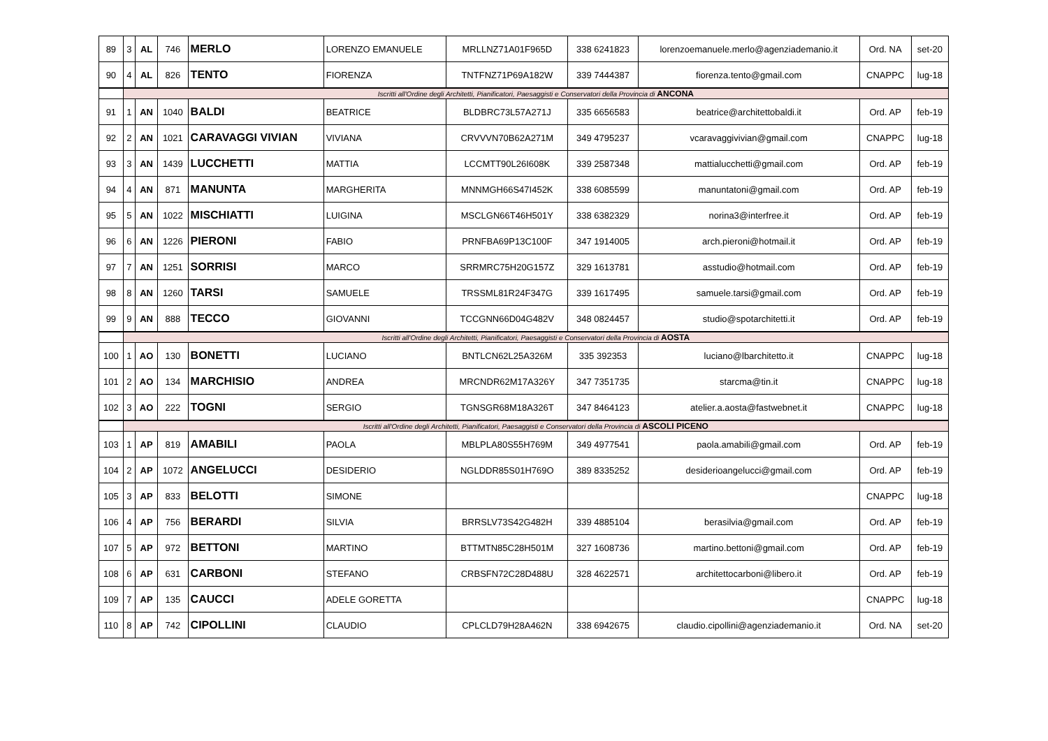| 89 | 3 | AL | 746 | MERLO | LORENZO EMANUELE | MRLLNZ71A01F965D | 338 6241823 | lorenzoemanuele.merlo@agenziademanio.it | Ord. NA | set-20 |
| 90 | 4 | AL | 826 | TENTO | FIORENZA | TNTFNZ71P69A182W | 339 7444387 | fiorenza.tento@gmail.com | CNAPPC | lug-18 |
| | Iscritti all'Ordine degli Architetti, Pianificatori, Paesaggisti e Conservatori della Provincia di ANCONA | | | | | | | | | |
| 91 | 1 | AN | 1040 | BALDI | BEATRICE | BLDBRC73L57A271J | 335 6656583 | beatrice@architettobaldi.it | Ord. AP | feb-19 |
| 92 | 2 | AN | 1021 | CARAVAGGI VIVIAN | VIVIANA | CRVVVN70B62A271M | 349 4795237 | vcaravaggivivian@gmail.com | CNAPPC | lug-18 |
| 93 | 3 | AN | 1439 | LUCCHETTI | MATTIA | LCCMTT90L26I608K | 339 2587348 | mattialucchetti@gmail.com | Ord. AP | feb-19 |
| 94 | 4 | AN | 871 | MANUNTA | MARGHERITA | MNNMGH66S47I452K | 338 6085599 | manuntatoni@gmail.com | Ord. AP | feb-19 |
| 95 | 5 | AN | 1022 | MISCHIATTI | LUIGINA | MSCLGN66T46H501Y | 338 6382329 | norina3@interfree.it | Ord. AP | feb-19 |
| 96 | 6 | AN | 1226 | PIERONI | FABIO | PRNFBA69P13C100F | 347 1914005 | arch.pieroni@hotmail.it | Ord. AP | feb-19 |
| 97 | 7 | AN | 1251 | SORRISI | MARCO | SRRMRC75H20G157Z | 329 1613781 | asstudio@hotmail.com | Ord. AP | feb-19 |
| 98 | 8 | AN | 1260 | TARSI | SAMUELE | TRSSML81R24F347G | 339 1617495 | samuele.tarsi@gmail.com | Ord. AP | feb-19 |
| 99 | 9 | AN | 888 | TECCO | GIOVANNI | TCCGNN66D04G482V | 348 0824457 | studio@spotarchitetti.it | Ord. AP | feb-19 |
| | Iscritti all'Ordine degli Architetti, Pianificatori, Paesaggisti e Conservatori della Provincia di AOSTA | | | | | | | | | |
| 100 | 1 | AO | 130 | BONETTI | LUCIANO | BNTLCN62L25A326M | 335 392353 | luciano@lbarchitetto.it | CNAPPC | lug-18 |
| 101 | 2 | AO | 134 | MARCHISIO | ANDREA | MRCNDR62M17A326Y | 347 7351735 | starcma@tin.it | CNAPPC | lug-18 |
| 102 | 3 | AO | 222 | TOGNI | SERGIO | TGNSGR68M18A326T | 347 8464123 | atelier.a.aosta@fastwebnet.it | CNAPPC | lug-18 |
| | Iscritti all'Ordine degli Architetti, Pianificatori, Paesaggisti e Conservatori della Provincia di ASCOLI PICENO | | | | | | | | | |
| 103 | 1 | AP | 819 | AMABILI | PAOLA | MBLPLA80S55H769M | 349 4977541 | paola.amabili@gmail.com | Ord. AP | feb-19 |
| 104 | 2 | AP | 1072 | ANGELUCCI | DESIDERIO | NGLDDR85S01H769O | 389 8335252 | desiderioangelucci@gmail.com | Ord. AP | feb-19 |
| 105 | 3 | AP | 833 | BELOTTI | SIMONE | | | | CNAPPC | lug-18 |
| 106 | 4 | AP | 756 | BERARDI | SILVIA | BRRSLV73S42G482H | 339 4885104 | berasilvia@gmail.com | Ord. AP | feb-19 |
| 107 | 5 | AP | 972 | BETTONI | MARTINO | BTTMTN85C28H501M | 327 1608736 | martino.bettoni@gmail.com | Ord. AP | feb-19 |
| 108 | 6 | AP | 631 | CARBONI | STEFANO | CRBSFN72C28D488U | 328 4622571 | architettocarboni@libero.it | Ord. AP | feb-19 |
| 109 | 7 | AP | 135 | CAUCCI | ADELE GORETTA | | | | CNAPPC | lug-18 |
| 110 | 8 | AP | 742 | CIPOLLINI | CLAUDIO | CPLCLD79H28A462N | 338 6942675 | claudio.cipollini@agenziademanio.it | Ord. NA | set-20 |